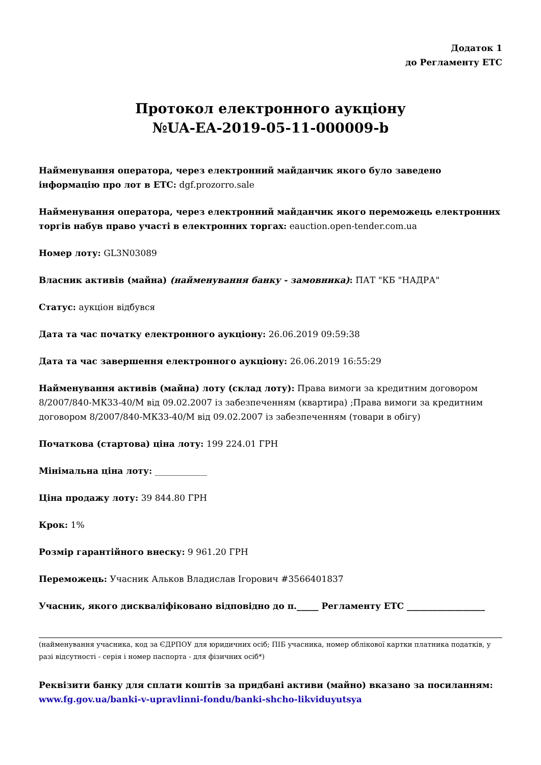Додаток 1
до Регламенту ЕТС
Протокол електронного аукціону
№UA-EA-2019-05-11-000009-b
Найменування оператора, через електронний майданчик якого було заведено інформацію про лот в ЕТС: dgf.prozorro.sale
Найменування оператора, через електронний майданчик якого переможець електронних торгів набув право участі в електронних торгах: eauction.open-tender.com.ua
Номер лоту: GL3N03089
Власник активів (майна) (найменування банку - замовника): ПАТ "КБ "НАДРА"
Статус: аукціон відбувся
Дата та час початку електронного аукціону: 26.06.2019 09:59:38
Дата та час завершення електронного аукціону: 26.06.2019 16:55:29
Найменування активів (майна) лоту (склад лоту): Права вимоги за кредитним договором 8/2007/840-МК33-40/М від 09.02.2007 із забезпеченням (квартира) ;Права вимоги за кредитним договором 8/2007/840-МК33-40/М від 09.02.2007 із забезпеченням (товари в обігу)
Початкова (стартова) ціна лоту: 199 224.01 ГРН
Мінімальна ціна лоту: ____________
Ціна продажу лоту: 39 844.80 ГРН
Крок: 1%
Розмір гарантійного внеску: 9 961.20 ГРН
Переможець: Учасник Альков Владислав Ігорович #3566401837
Учасник, якого дискваліфіковано відповідно до п._____ Регламенту ЕТС __________________
(найменування учасника, код за ЄДРПОУ для юридичних осіб; ПІБ учасника, номер облікової картки платника податків, у разі відсутності - серія і номер паспорта - для фізичних осіб*)
Реквізити банку для сплати коштів за придбані активи (майно) вказано за посиланням:
www.fg.gov.ua/banki-v-upravlinni-fondu/banki-shcho-likviduyutsya